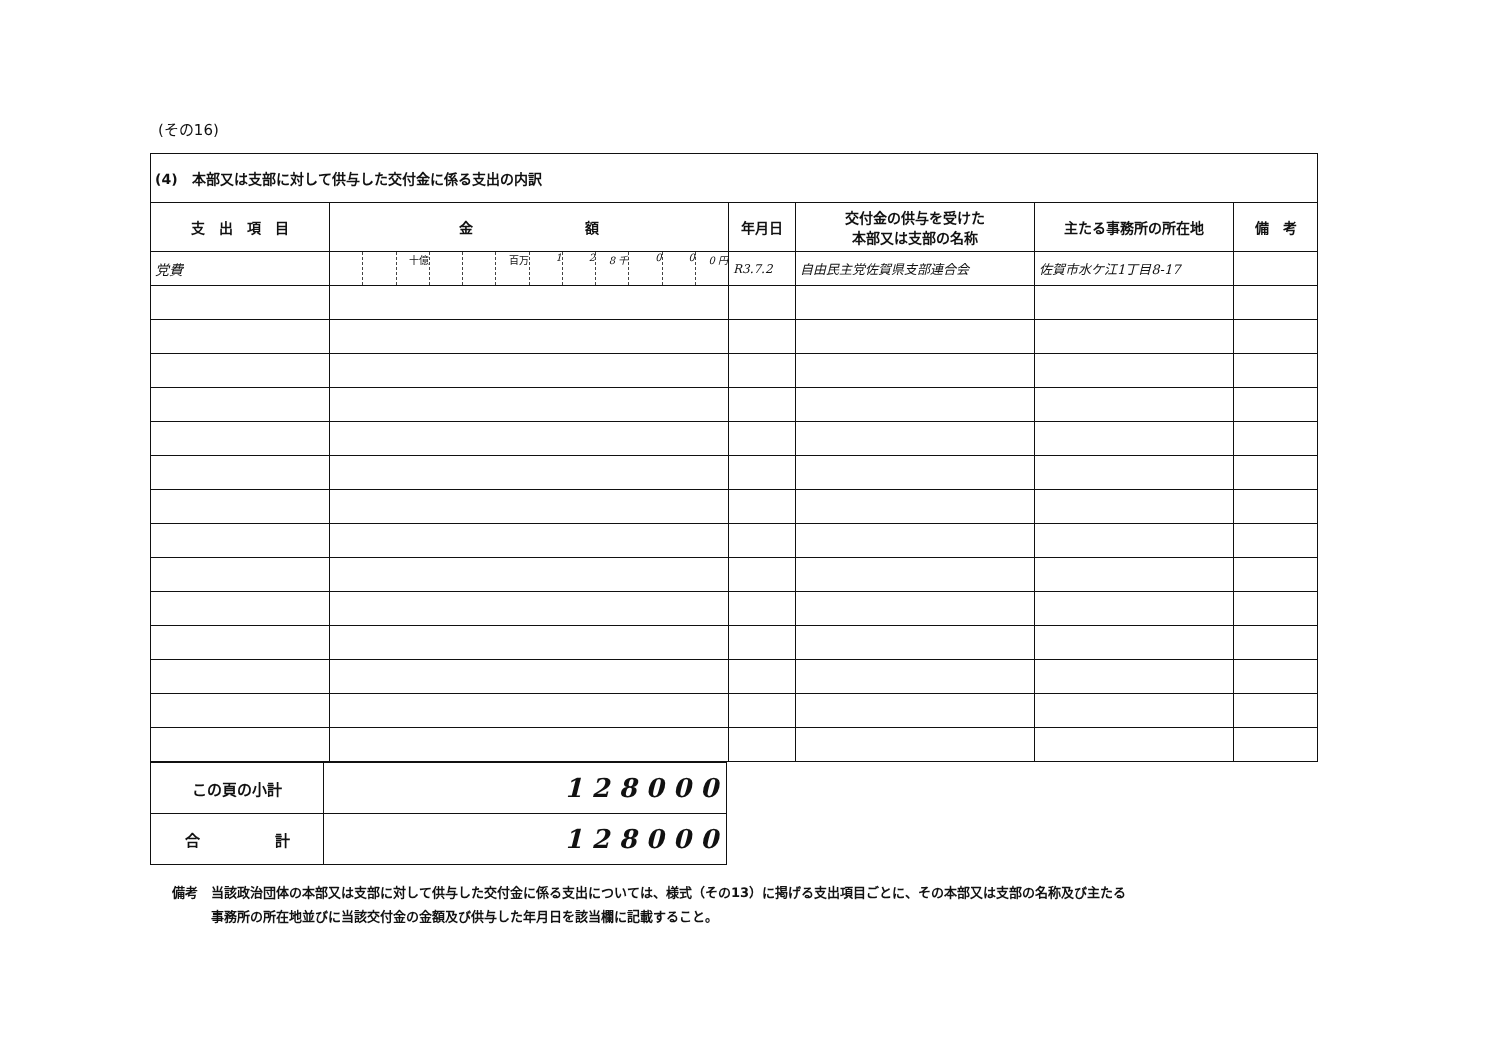(その16)
| (4) 本部又は支部に対して供与した交付金に係る支出の内訳 | | | | | |
| --- | --- | --- | --- | --- | --- |
| 支 出 項 目 | 金 額 | 年月日 | 交付金の供与を受けた 本部又は支部の名称 | 主たる事務所の所在地 | 備 考 |
| 党費 | 十億 百万 1 2 8 千 0 0 0 円 | R3.7.2 | 自由民主党佐賀県支部連合会 | 佐賀市水ケ江1丁目8-17 | |
| この頁の小計 | 1 2 8 0 0 0 |
| 合 計 | 1 2 8 0 0 0 |
備考　当該政治団体の本部又は支部に対して供与した交付金に係る支出については、様式（その13）に掲げる支出項目ごとに、その本部又は支部の名称及び主たる
　　　事務所の所在地並びに当該交付金の金額及び供与した年月日を該当欄に記載すること。